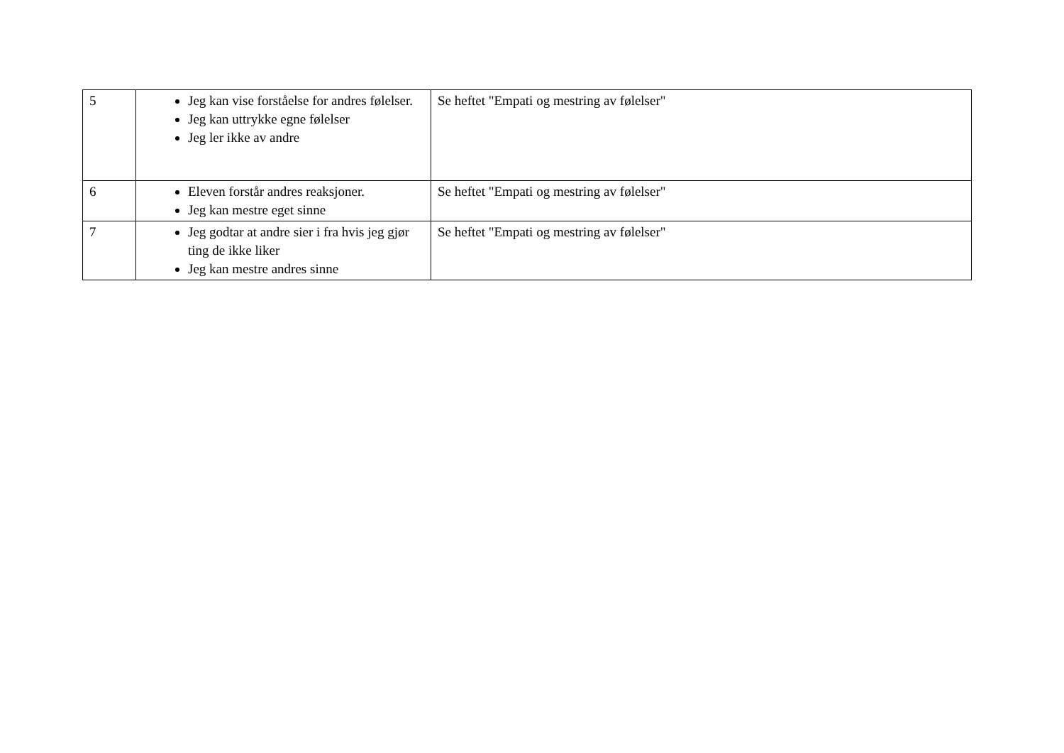| 5 | Jeg kan vise forståelse for andres følelser. Jeg kan uttrykke egne følelser Jeg ler ikke av andre | Se heftet "Empati og mestring av følelser" |
| 6 | Eleven forstår andres reaksjoner. Jeg kan mestre eget sinne | Se heftet "Empati og mestring av følelser" |
| 7 | Jeg godtar at andre sier i fra hvis jeg gjør ting de ikke liker Jeg kan mestre andres sinne | Se heftet "Empati og mestring av følelser" |